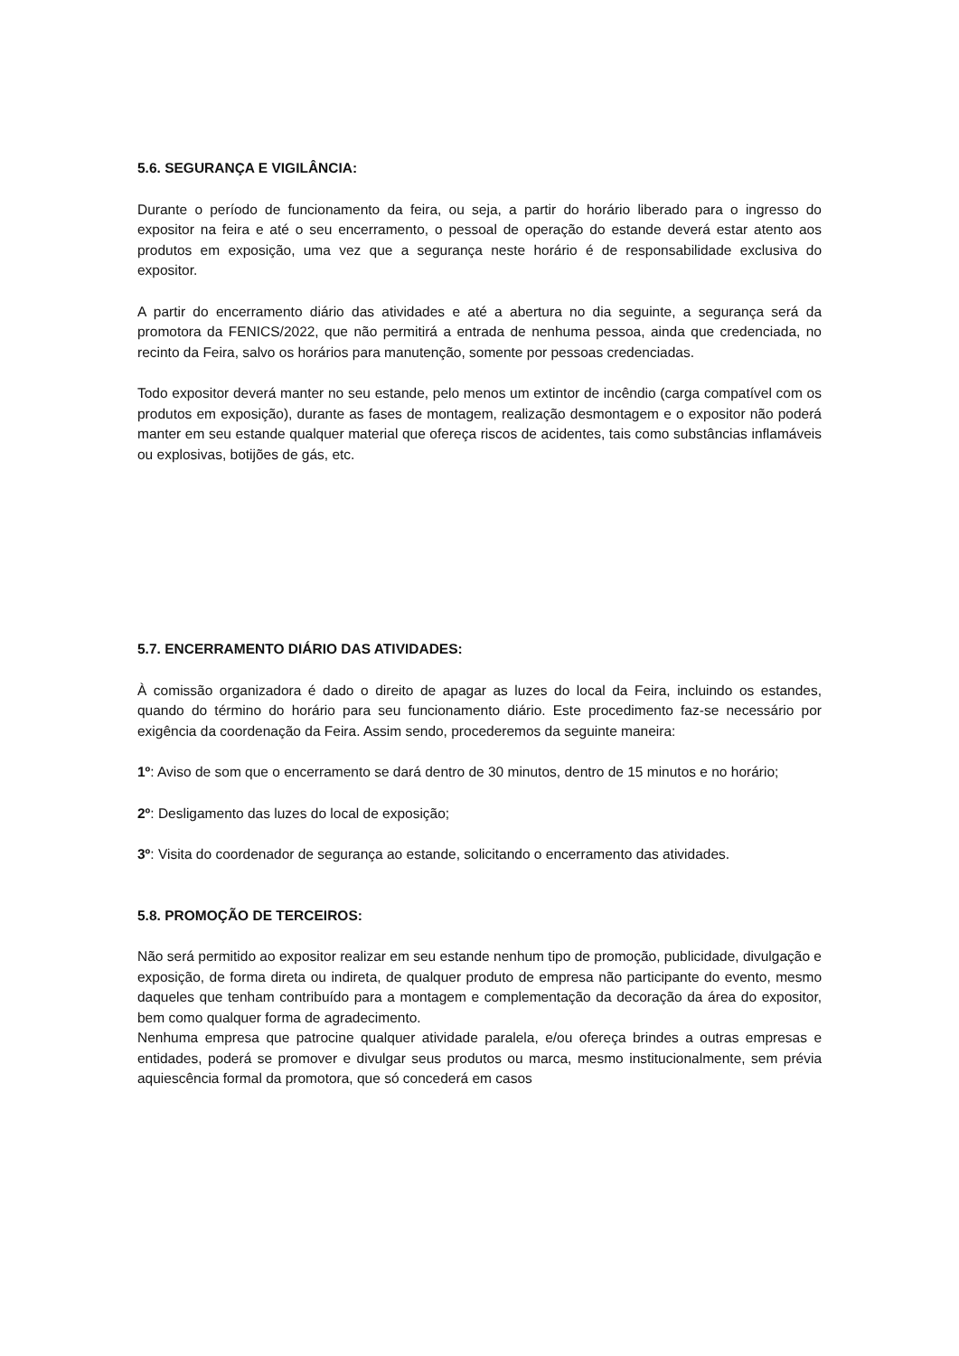5.6. SEGURANÇA E VIGILÂNCIA:
Durante o período de funcionamento da feira, ou seja, a partir do horário liberado para o ingresso do expositor na feira e até o seu encerramento, o pessoal de operação do estande deverá estar atento aos produtos em exposição, uma vez que a segurança neste horário é de responsabilidade exclusiva do expositor.
A partir do encerramento diário das atividades e até a abertura no dia seguinte, a segurança será da promotora da FENICS/2022, que não permitirá a entrada de nenhuma pessoa, ainda que credenciada, no recinto da Feira, salvo os horários para manutenção, somente por pessoas credenciadas.
Todo expositor deverá manter no seu estande, pelo menos um extintor de incêndio (carga compatível com os produtos em exposição), durante as fases de montagem, realização desmontagem e o expositor não poderá manter em seu estande qualquer material que ofereça riscos de acidentes, tais como substâncias inflamáveis ou explosivas, botijões de gás, etc.
5.7. ENCERRAMENTO DIÁRIO DAS ATIVIDADES:
À comissão organizadora é dado o direito de apagar as luzes do local da Feira, incluindo os estandes, quando do término do horário para seu funcionamento diário. Este procedimento faz-se necessário por exigência da coordenação da Feira. Assim sendo, procederemos da seguinte maneira:
1º: Aviso de som que o encerramento se dará dentro de 30 minutos, dentro de 15 minutos e no horário;
2º: Desligamento das luzes do local de exposição;
3º: Visita do coordenador de segurança ao estande, solicitando o encerramento das atividades.
5.8. PROMOÇÃO DE TERCEIROS:
Não será permitido ao expositor realizar em seu estande nenhum tipo de promoção, publicidade, divulgação e exposição, de forma direta ou indireta, de qualquer produto de empresa não participante do evento, mesmo daqueles que tenham contribuído para a montagem e complementação da decoração da área do expositor, bem como qualquer forma de agradecimento.
Nenhuma empresa que patrocine qualquer atividade paralela, e/ou ofereça brindes a outras empresas e entidades, poderá se promover e divulgar seus produtos ou marca, mesmo institucionalmente, sem prévia aquiescência formal da promotora, que só concederá em casos